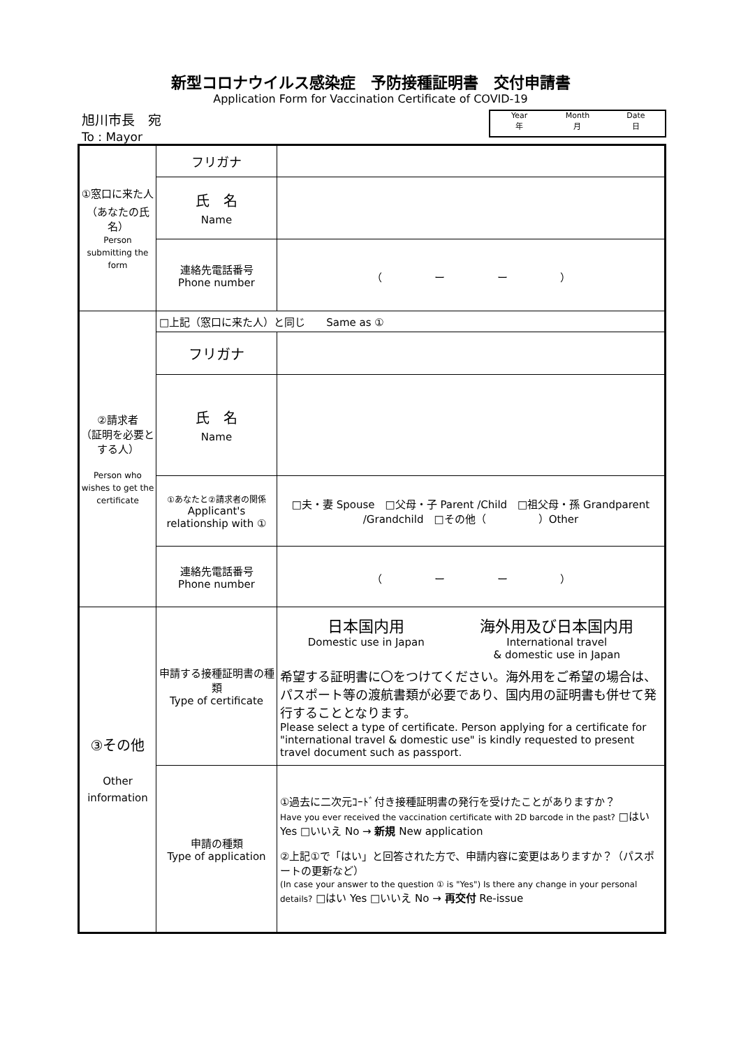新型コロナウイルス感染症　予防接種証明書　交付申請書
Application Form for Vaccination Certificate of COVID-19
旭川市長　宛
To : Mayor
Year
年
Month
月
Date
日
| ①窓口に来た人 （あなたの氏名） Person submitting the form | フリガナ | |
| | 氏 名 Name | |
| | 連絡先電話番号 Phone number | （ ー ー ） |
| ②請求者 （証明を必要とする人） Person who wishes to get the certificate | □上記（窓口に来た人）と同じ Same as ① | |
| | フリガナ | |
| | 氏 名 Name | |
| | ①あなたと②請求者の関係 Applicant's relationship with ① | □夫・妻 Spouse □父母・子 Parent /Child □祖父母・孫 Grandparent /Grandchild □その他（ ）Other |
| | 連絡先電話番号 Phone number | （ ー ー ） |
| ③その他 Other information | 申請する接種証明書の種類 Type of certificate | 日本国内用 Domestic use in Japan 海外用及び日本国内用 International travel & domestic use in Japan 希望する証明書に〇をつけてください。海外用をご希望の場合は、パスポート等の渡航書類が必要であり、国内用の証明書も併せて発行することとなります。 Please select a type of certificate. Person applying for a certificate for "international travel & domestic use" is kindly requested to present travel document such as passport. |
| | 申請の種類 Type of application | ①過去に二次元ｺｰﾄﾞ付き接種証明書の発行を受けたことがありますか？ Have you ever received the vaccination certificate with 2D barcode in the past? □はい Yes □いいえ No → 新規 New application ②上記①で「はい」と回答された方で、申請内容に変更はありますか？（パスポートの更新など） (In case your answer to the question ① is "Yes") Is there any change in your personal details? □はい Yes □いいえ No → 再交付 Re-issue |